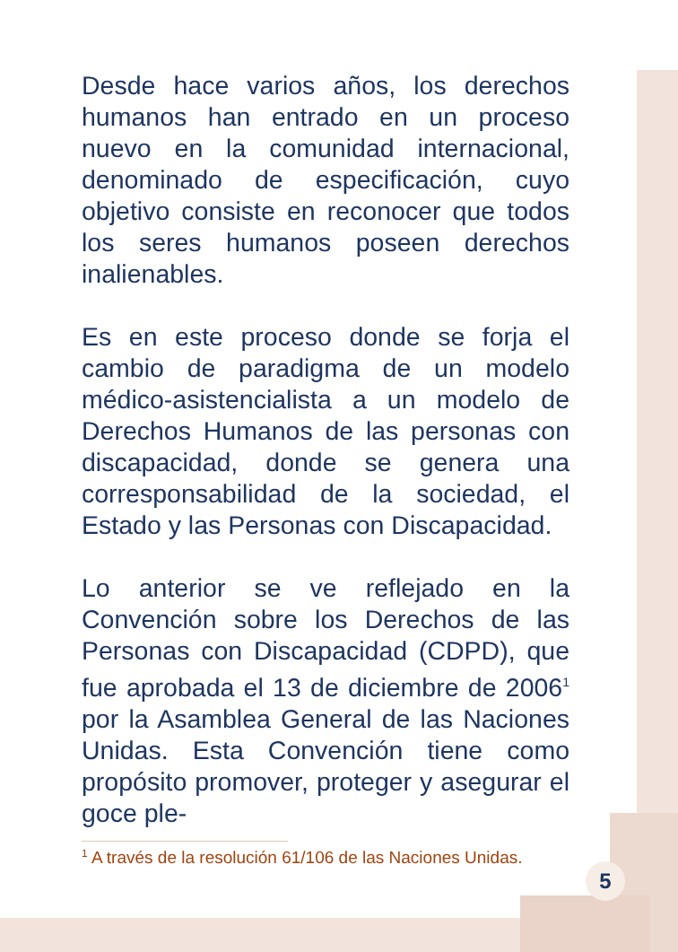Desde hace varios años, los derechos humanos han entrado en un proceso nuevo en la comunidad internacional, denominado de especificación, cuyo objetivo consiste en reconocer que todos los seres humanos poseen derechos inalienables.
Es en este proceso donde se forja el cambio de paradigma de un modelo médico-asistencialista a un modelo de Derechos Humanos de las personas con discapacidad, donde se genera una corresponsabilidad de la sociedad, el Estado y las Personas con Discapacidad.
Lo anterior se ve reflejado en la Convención sobre los Derechos de las Personas con Discapacidad (CDPD), que fue aprobada el 13 de diciembre de 2006<sup>1</sup> por la Asamblea General de las Naciones Unidas. Esta Convención tiene como propósito promover, proteger y asegurar el goce ple-
<sup>1</sup> A través de la resolución 61/106 de las Naciones Unidas.
5